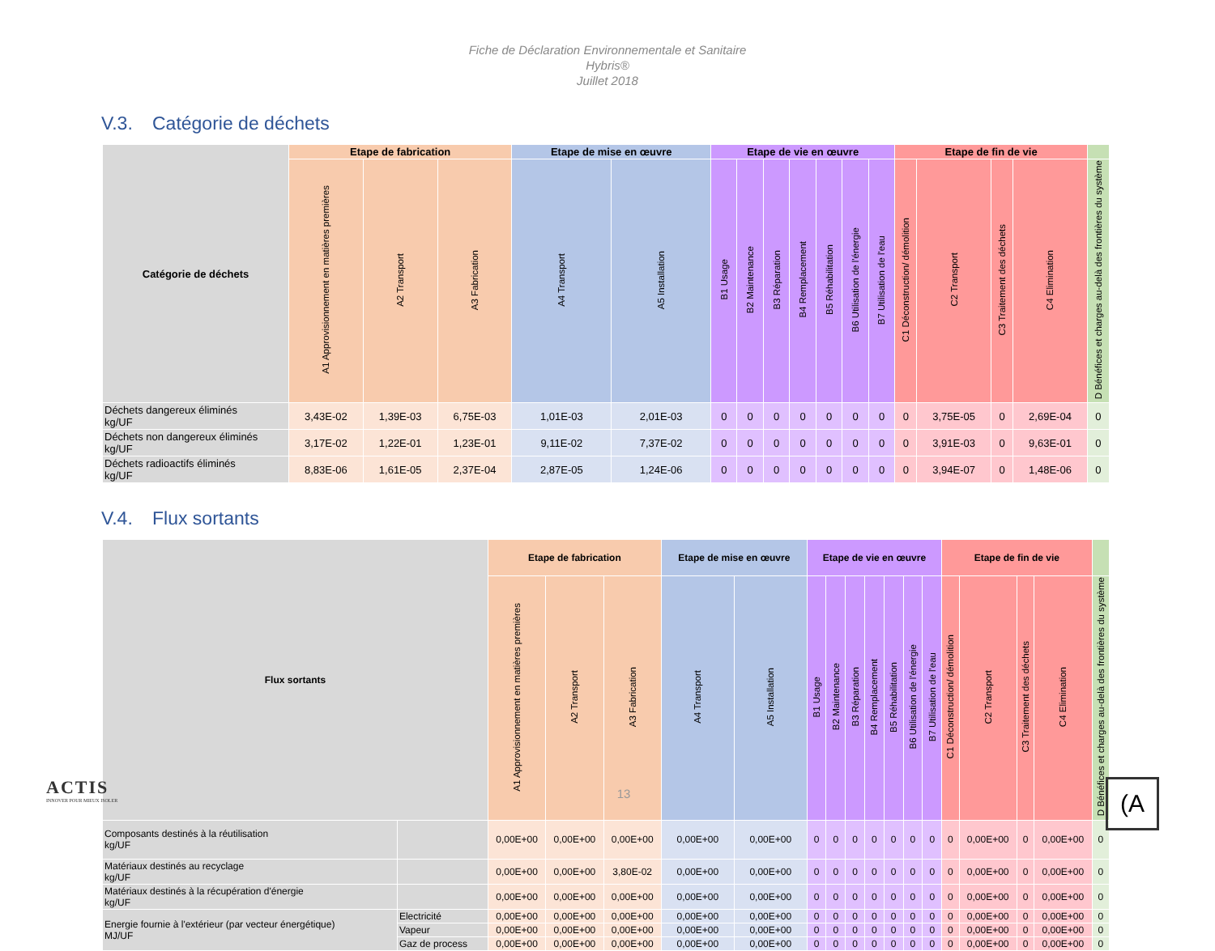Fiche de Déclaration Environnementale et Sanitaire
Hybris®
Juillet 2018
V.3. Catégorie de déchets
| Catégorie de déchets | Etape de fabrication | | | Etape de mise en œuvre | | Etape de vie en œuvre | | | | | | | Etape de fin de vie | | | | |
| --- | --- | --- | --- | --- | --- | --- | --- | --- | --- | --- | --- | --- | --- | --- | --- | --- | --- |
| | A1 Approvisionnement en matières premières | A2 Transport | A3 Fabrication | A4 Transport | A5 Installation | B1 Usage | B2 Maintenance | B3 Réparation | B4 Remplacement | B5 Réhabilitation | B6 Utilisation de l'énergie | B7 Utilisation de l'eau | C1 Déconstruction/ démolition | C2 Transport | C3 Traitement des déchets | C4 Elimination | D Bénéfices et charges au-delà des frontières du système |
| Déchets dangereux éliminés kg/UF | 3,43E-02 | 1,39E-03 | 6,75E-03 | 1,01E-03 | 2,01E-03 | 0 | 0 | 0 | 0 | 0 | 0 | 0 | 0 | 3,75E-05 | 0 | 2,69E-04 | 0 |
| Déchets non dangereux éliminés kg/UF | 3,17E-02 | 1,22E-01 | 1,23E-01 | 9,11E-02 | 7,37E-02 | 0 | 0 | 0 | 0 | 0 | 0 | 0 | 0 | 3,91E-03 | 0 | 9,63E-01 | 0 |
| Déchets radioactifs éliminés kg/UF | 8,83E-06 | 1,61E-05 | 2,37E-04 | 2,87E-05 | 1,24E-06 | 0 | 0 | 0 | 0 | 0 | 0 | 0 | 0 | 3,94E-07 | 0 | 1,48E-06 | 0 |
V.4. Flux sortants
| Flux sortants | | Etape de fabrication | | | Etape de mise en œuvre | | Etape de vie en œuvre | | | | | | | Etape de fin de vie | | | | |
| --- | --- | --- | --- | --- | --- | --- | --- | --- | --- | --- | --- | --- | --- | --- | --- | --- | --- | --- |
| | | A1 Approvisionnement en matières premières | A2 Transport | A3 Fabrication | A4 Transport | A5 Installation | B1 Usage | B2 Maintenance | B3 Réparation | B4 Remplacement | B5 Réhabilitation | B6 Utilisation de l'énergie | B7 Utilisation de l'eau | C1 Déconstruction/ démolition | C2 Transport | C3 Traitement des déchets | C4 Elimination | D Bénéfices et charges au-delà des frontières du système |
| Composants destinés à la réutilisation kg/UF | | 0,00E+00 | 0,00E+00 | 0,00E+00 | 0,00E+00 | 0,00E+00 | 0 | 0 | 0 | 0 | 0 | 0 | 0 | 0 | 0,00E+00 | 0 | 0,00E+00 | 0 |
| Matériaux destinés au recyclage kg/UF | | 0,00E+00 | 0,00E+00 | 3,80E-02 | 0,00E+00 | 0,00E+00 | 0 | 0 | 0 | 0 | 0 | 0 | 0 | 0 | 0,00E+00 | 0 | 0,00E+00 | 0 |
| Matériaux destinés à la récupération d'énergie kg/UF | | 0,00E+00 | 0,00E+00 | 0,00E+00 | 0,00E+00 | 0,00E+00 | 0 | 0 | 0 | 0 | 0 | 0 | 0 | 0 | 0,00E+00 | 0 | 0,00E+00 | 0 |
| Energie fournie à l'extérieur (par vecteur énergétique) MJ/UF | Electricité | 0,00E+00 | 0,00E+00 | 0,00E+00 | 0,00E+00 | 0,00E+00 | 0 | 0 | 0 | 0 | 0 | 0 | 0 | 0 | 0,00E+00 | 0 | 0,00E+00 | 0 |
| | Vapeur | 0,00E+00 | 0,00E+00 | 0,00E+00 | 0,00E+00 | 0,00E+00 | 0 | 0 | 0 | 0 | 0 | 0 | 0 | 0 | 0,00E+00 | 0 | 0,00E+00 | 0 |
| | Gaz de process | 0,00E+00 | 0,00E+00 | 0,00E+00 | 0,00E+00 | 0,00E+00 | 0 | 0 | 0 | 0 | 0 | 0 | 0 | 0 | 0,00E+00 | 0 | 0,00E+00 | 0 |
ACTIS
INNOVER POUR MIEUX ISOLER
13
(A